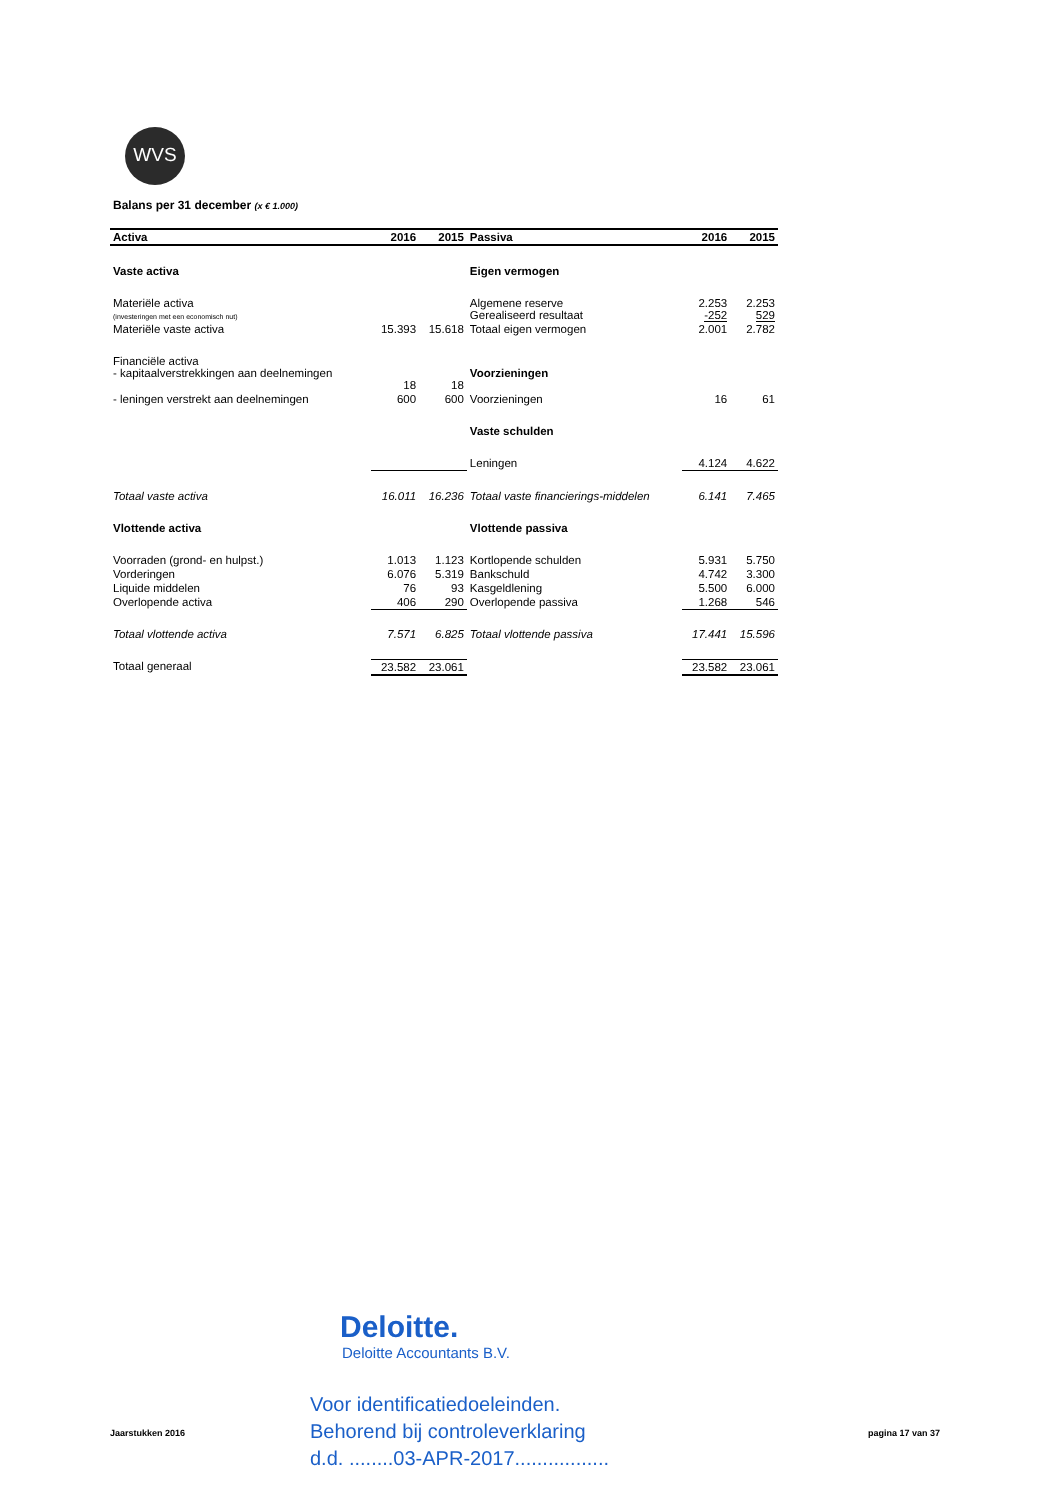WVS
Balans per 31 december (x € 1.000)
| Activa | 2016 | 2015 | Passiva | 2016 | 2015 |
| --- | --- | --- | --- | --- | --- |
| Vaste activa | | | Eigen vermogen | | |
| Materiële activa (investeringen met een economisch nut) | | | Algemene reserve Gerealiseerd resultaat | 2.253 -252 | 2.253 529 |
| Materiële vaste activa | 15.393 | 15.618 | Totaal eigen vermogen | 2.001 | 2.782 |
| Financiële activa - kapitaalverstrekkingen aan deelnemingen | 18 | 18 | Voorzieningen | | |
| - leningen verstrekt aan deelnemingen | 600 | 600 | Voorzieningen | 16 | 61 |
| | | | Vaste schulden | | |
| | | | Leningen | 4.124 | 4.622 |
| Totaal vaste activa | 16.011 | 16.236 | Totaal vaste financierings-middelen | 6.141 | 7.465 |
| Vlottende activa | | | Vlottende passiva | | |
| Voorraden (grond- en hulpst.) | 1.013 | 1.123 | Kortlopende schulden | 5.931 | 5.750 |
| Vorderingen | 6.076 | 5.319 | Bankschuld | 4.742 | 3.300 |
| Liquide middelen | 76 | 93 | Kasgeldlening | 5.500 | 6.000 |
| Overlopende activa | 406 | 290 | Overlopende passiva | 1.268 | 546 |
| Totaal vlottende activa | 7.571 | 6.825 | Totaal vlottende passiva | 17.441 | 15.596 |
| Totaal generaal | 23.582 | 23.061 | | 23.582 | 23.061 |
Deloitte.
Deloitte Accountants B.V.
Voor identificatiedoeleinden.
Behorend bij controleverklaring
d.d. ........03-APR-2017.................
Jaarstukken 2016 pagina 17 van 37